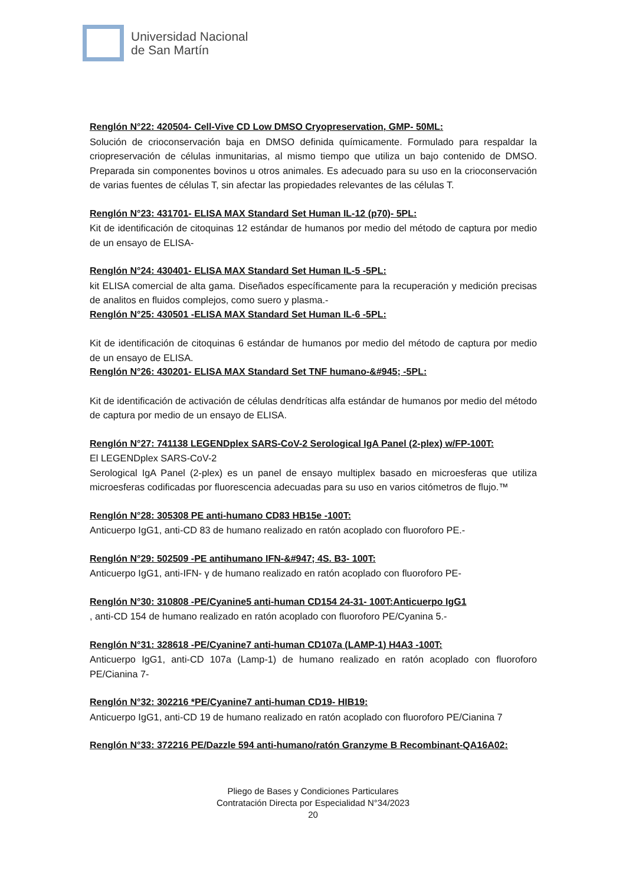Universidad Nacional
de San Martín
Renglón N°22: 420504- Cell-Vive CD Low DMSO Cryopreservation, GMP- 50ML:
Solución de crioconservación baja en DMSO definida químicamente. Formulado para respaldar la criopreservación de células inmunitarias, al mismo tiempo que utiliza un bajo contenido de DMSO. Preparada sin componentes bovinos u otros animales. Es adecuado para su uso en la crioconservación de varias fuentes de células T, sin afectar las propiedades relevantes de las células T.
Renglón N°23: 431701- ELISA MAX Standard Set Human IL-12 (p70)- 5PL:
Kit de identificación de citoquinas 12 estándar de humanos por medio del método de captura por medio de un ensayo de ELISA-
Renglón N°24: 430401- ELISA MAX Standard Set Human IL-5 -5PL:
kit ELISA comercial de alta gama. Diseñados específicamente para la recuperación y medición precisas de analitos en fluidos complejos, como suero y plasma.-
Renglón N°25: 430501 -ELISA MAX Standard Set Human IL-6 -5PL:
Kit de identificación de citoquinas 6 estándar de humanos por medio del método de captura por medio de un ensayo de ELISA.
Renglón N°26: 430201- ELISA MAX Standard Set TNF humano-&#945; -5PL:
Kit de identificación de activación de células dendríticas alfa estándar de humanos por medio del método de captura por medio de un ensayo de ELISA.
Renglón N°27: 741138 LEGENDplex SARS-CoV-2 Serological IgA Panel (2-plex) w/FP-100T:
El LEGENDplex SARS-CoV-2
Serological IgA Panel (2-plex) es un panel de ensayo multiplex basado en microesferas que utiliza microesferas codificadas por fluorescencia adecuadas para su uso en varios citómetros de flujo.™
Renglón N°28: 305308 PE anti-humano CD83 HB15e -100T:
Anticuerpo IgG1, anti-CD 83 de humano realizado en ratón acoplado con fluoroforo PE.-
Renglón N°29: 502509 -PE antihumano IFN-&#947; 4S. B3- 100T:
Anticuerpo IgG1, anti-IFN- γ de humano realizado en ratón acoplado con fluoroforo PE-
Renglón N°30: 310808 -PE/Cyanine5 anti-human CD154 24-31- 100T:Anticuerpo IgG1
, anti-CD 154 de humano realizado en ratón acoplado con fluoroforo PE/Cyanina 5.-
Renglón N°31: 328618 -PE/Cyanine7 anti-human CD107a (LAMP-1) H4A3 -100T:
Anticuerpo IgG1, anti-CD 107a (Lamp-1) de humano realizado en ratón acoplado con fluoroforo PE/Cianina 7-
Renglón N°32: 302216 *PE/Cyanine7 anti-human CD19- HIB19:
Anticuerpo IgG1, anti-CD 19 de humano realizado en ratón acoplado con fluoroforo PE/Cianina 7
Renglón N°33: 372216 PE/Dazzle 594 anti-humano/ratón Granzyme B Recombinant-QA16A02:
Pliego de Bases y Condiciones Particulares
Contratación Directa por Especialidad N°34/2023
20